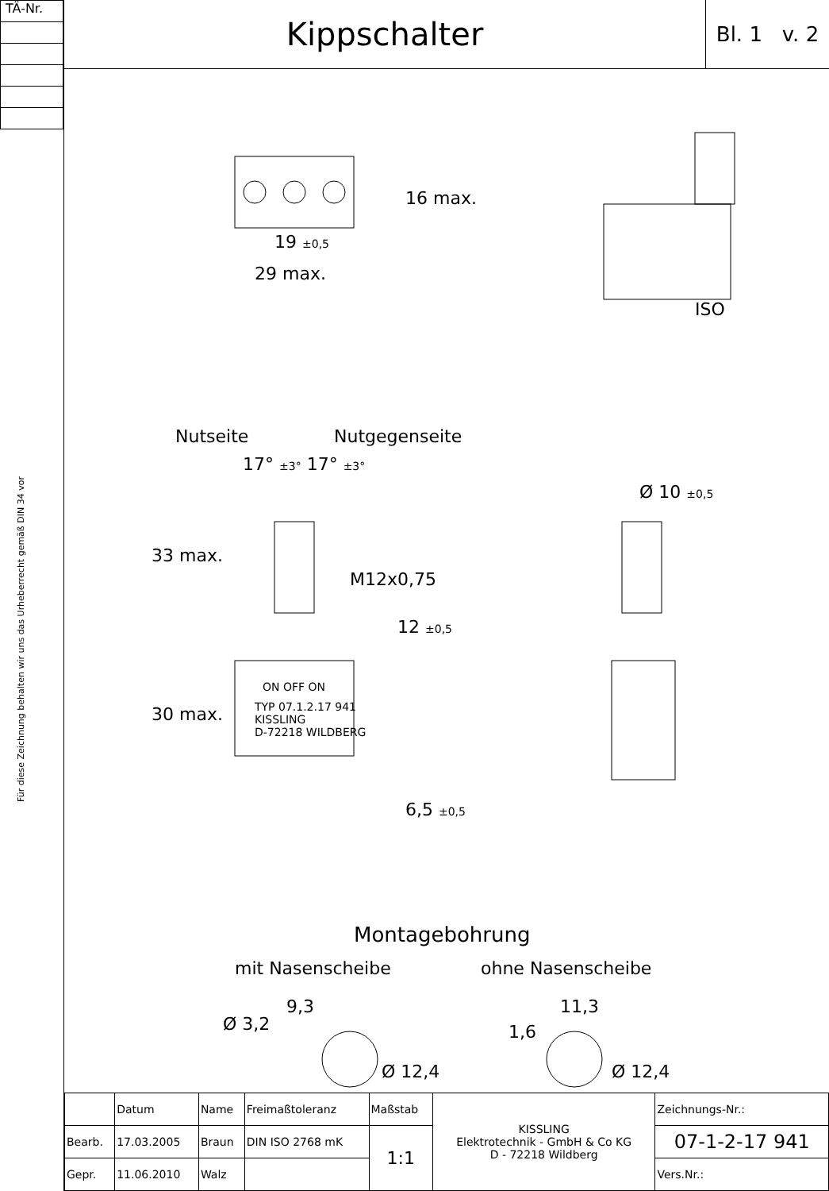TÄ-Nr.
Für diese Zeichnung behalten wir uns das Urheberrecht gemäß DIN 34 vor
Kippschalter
Bl. 1 v. 2
19 ±0,5
29 max.
16 max.
ISO
Nutseite Nutgegenseite
17° ±3° 17° ±3°
Ø 10 ±0,5
M12x0,75
33 max.
12 ±0,5
30 max.
ON OFF ON
TYP 07.1.2.17 941
KISSLING
D-72218 WILDBERG
6,5 ±0,5
Montagebohrung
mit Nasenscheibe ohne Nasenscheibe
9,3
Ø 3,2
Ø 12,4
11,3
1,6
Ø 12,4
| | Datum | Name | Freimaßtoleranz | Maßstab | KISSLING Elektrotechnik - GmbH & Co KG D - 72218 Wildberg | Zeichnungs-Nr.: |
| Bearb. | 17.03.2005 | Braun | DIN ISO 2768 mK | 1:1 | | 07-1-2-17 941 |
| Gepr. | 11.06.2010 | Walz | | | | Vers.Nr.: |